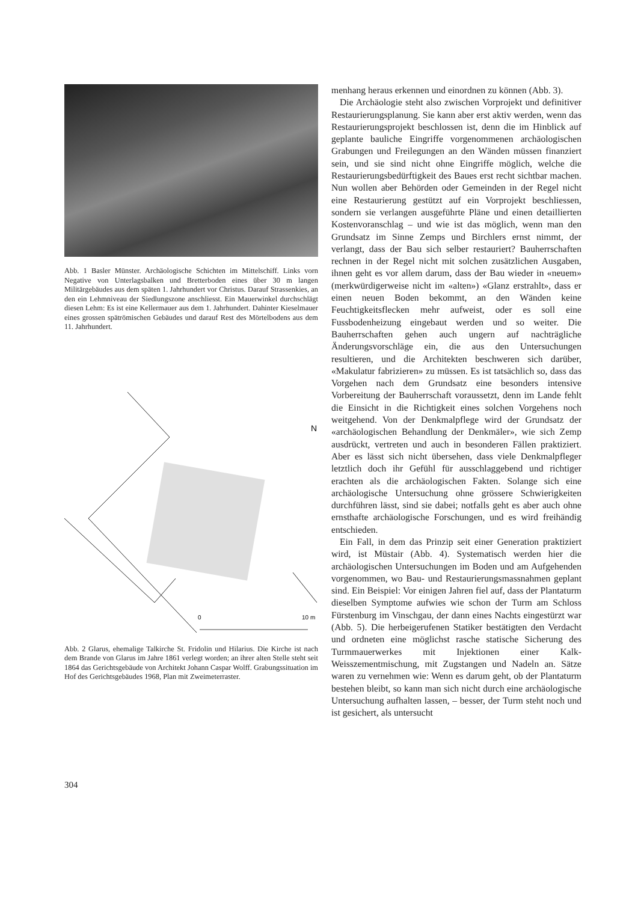Abb. 1 Basler Münster. Archäologische Schichten im Mittelschiff. Links vorn Negative von Unterlagsbalken und Bretterboden eines über 30 m langen Militärgebäudes aus dem späten 1. Jahrhundert vor Christus. Darauf Strassenkies, an den ein Lehmniveau der Siedlungszone anschliesst. Ein Mauerwinkel durchschlägt diesen Lehm: Es ist eine Kellermauer aus dem 1. Jahrhundert. Dahinter Kieselmauer eines grossen spätrömischen Gebäudes und darauf Rest des Mörtelbodens aus dem 11. Jahrhundert.
N
0
10 m
Abb. 2 Glarus, ehemalige Talkirche St. Fridolin und Hilarius. Die Kirche ist nach dem Brande von Glarus im Jahre 1861 verlegt worden; an ihrer alten Stelle steht seit 1864 das Gerichtsgebäude von Architekt Johann Caspar Wolff. Grabungssituation im Hof des Gerichtsgebäudes 1968, Plan mit Zweimeterraster.
menhang heraus erkennen und einordnen zu können (Abb. 3).
Die Archäologie steht also zwischen Vorprojekt und definitiver Restaurierungsplanung. Sie kann aber erst aktiv werden, wenn das Restaurierungsprojekt beschlossen ist, denn die im Hinblick auf geplante bauliche Eingriffe vorgenommenen archäologischen Grabungen und Freilegungen an den Wänden müssen finanziert sein, und sie sind nicht ohne Eingriffe möglich, welche die Restaurierungsbedürftigkeit des Baues erst recht sichtbar machen. Nun wollen aber Behörden oder Gemeinden in der Regel nicht eine Restaurierung gestützt auf ein Vorprojekt beschliessen, sondern sie verlangen ausgeführte Pläne und einen detaillierten Kostenvoranschlag – und wie ist das möglich, wenn man den Grundsatz im Sinne Zemps und Birchlers ernst nimmt, der verlangt, dass der Bau sich selber restauriert? Bauherrschaften rechnen in der Regel nicht mit solchen zusätzlichen Ausgaben, ihnen geht es vor allem darum, dass der Bau wieder in «neuem» (merkwürdigerweise nicht im «alten») «Glanz erstrahlt», dass er einen neuen Boden bekommt, an den Wänden keine Feuchtigkeitsflecken mehr aufweist, oder es soll eine Fussbodenheizung eingebaut werden und so weiter. Die Bauherrschaften gehen auch ungern auf nachträgliche Änderungsvorschläge ein, die aus den Untersuchungen resultieren, und die Architekten beschweren sich darüber, «Makulatur fabrizieren» zu müssen. Es ist tatsächlich so, dass das Vorgehen nach dem Grundsatz eine besonders intensive Vorbereitung der Bauherrschaft voraussetzt, denn im Lande fehlt die Einsicht in die Richtigkeit eines solchen Vorgehens noch weitgehend. Von der Denkmalpflege wird der Grundsatz der «archäologischen Behandlung der Denkmäler», wie sich Zemp ausdrückt, vertreten und auch in besonderen Fällen praktiziert. Aber es lässt sich nicht übersehen, dass viele Denkmalpfleger letztlich doch ihr Gefühl für ausschlaggebend und richtiger erachten als die archäologischen Fakten. Solange sich eine archäologische Untersuchung ohne grössere Schwierigkeiten durchführen lässt, sind sie dabei; notfalls geht es aber auch ohne ernsthafte archäologische Forschungen, und es wird freihändig entschieden.
Ein Fall, in dem das Prinzip seit einer Generation praktiziert wird, ist Müstair (Abb. 4). Systematisch werden hier die archäologischen Untersuchungen im Boden und am Aufgehenden vorgenommen, wo Bau- und Restaurierungsmassnahmen geplant sind. Ein Beispiel: Vor einigen Jahren fiel auf, dass der Plantaturm dieselben Symptome aufwies wie schon der Turm am Schloss Fürstenburg im Vinschgau, der dann eines Nachts eingestürzt war (Abb. 5). Die herbeigerufenen Statiker bestätigten den Verdacht und ordneten eine möglichst rasche statische Sicherung des Turmmauerwerkes mit Injektionen einer Kalk-Weisszementmischung, mit Zugstangen und Nadeln an. Sätze waren zu vernehmen wie: Wenn es darum geht, ob der Plantaturm bestehen bleibt, so kann man sich nicht durch eine archäologische Untersuchung aufhalten lassen, – besser, der Turm steht noch und ist gesichert, als untersucht
304